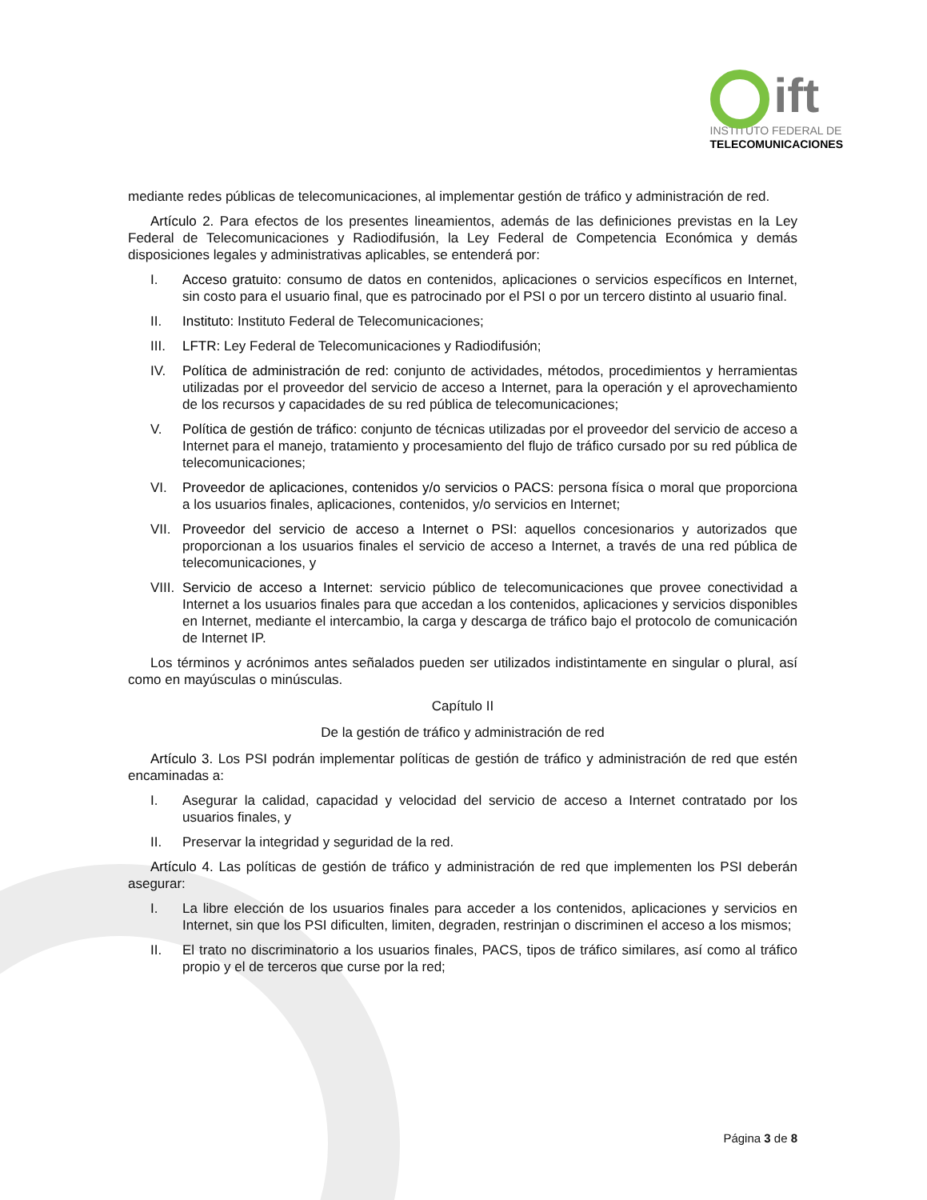ift
INSTITUTO FEDERAL DE
TELECOMUNICACIONES
mediante redes públicas de telecomunicaciones, al implementar gestión de tráfico y administración de red.
Artículo 2. Para efectos de los presentes lineamientos, además de las definiciones previstas en la Ley Federal de Telecomunicaciones y Radiodifusión, la Ley Federal de Competencia Económica y demás disposiciones legales y administrativas aplicables, se entenderá por:
I. Acceso gratuito: consumo de datos en contenidos, aplicaciones o servicios específicos en Internet, sin costo para el usuario final, que es patrocinado por el PSI o por un tercero distinto al usuario final.
II. Instituto: Instituto Federal de Telecomunicaciones;
III. LFTR: Ley Federal de Telecomunicaciones y Radiodifusión;
IV. Política de administración de red: conjunto de actividades, métodos, procedimientos y herramientas utilizadas por el proveedor del servicio de acceso a Internet, para la operación y el aprovechamiento de los recursos y capacidades de su red pública de telecomunicaciones;
V. Política de gestión de tráfico: conjunto de técnicas utilizadas por el proveedor del servicio de acceso a Internet para el manejo, tratamiento y procesamiento del flujo de tráfico cursado por su red pública de telecomunicaciones;
VI. Proveedor de aplicaciones, contenidos y/o servicios o PACS: persona física o moral que proporciona a los usuarios finales, aplicaciones, contenidos, y/o servicios en Internet;
VII. Proveedor del servicio de acceso a Internet o PSI: aquellos concesionarios y autorizados que proporcionan a los usuarios finales el servicio de acceso a Internet, a través de una red pública de telecomunicaciones, y
VIII. Servicio de acceso a Internet: servicio público de telecomunicaciones que provee conectividad a Internet a los usuarios finales para que accedan a los contenidos, aplicaciones y servicios disponibles en Internet, mediante el intercambio, la carga y descarga de tráfico bajo el protocolo de comunicación de Internet IP.
Los términos y acrónimos antes señalados pueden ser utilizados indistintamente en singular o plural, así como en mayúsculas o minúsculas.
Capítulo II
De la gestión de tráfico y administración de red
Artículo 3. Los PSI podrán implementar políticas de gestión de tráfico y administración de red que estén encaminadas a:
I. Asegurar la calidad, capacidad y velocidad del servicio de acceso a Internet contratado por los usuarios finales, y
II. Preservar la integridad y seguridad de la red.
Artículo 4. Las políticas de gestión de tráfico y administración de red que implementen los PSI deberán asegurar:
I. La libre elección de los usuarios finales para acceder a los contenidos, aplicaciones y servicios en Internet, sin que los PSI dificulten, limiten, degraden, restrinjan o discriminen el acceso a los mismos;
II. El trato no discriminatorio a los usuarios finales, PACS, tipos de tráfico similares, así como al tráfico propio y el de terceros que curse por la red;
Página 3 de 8